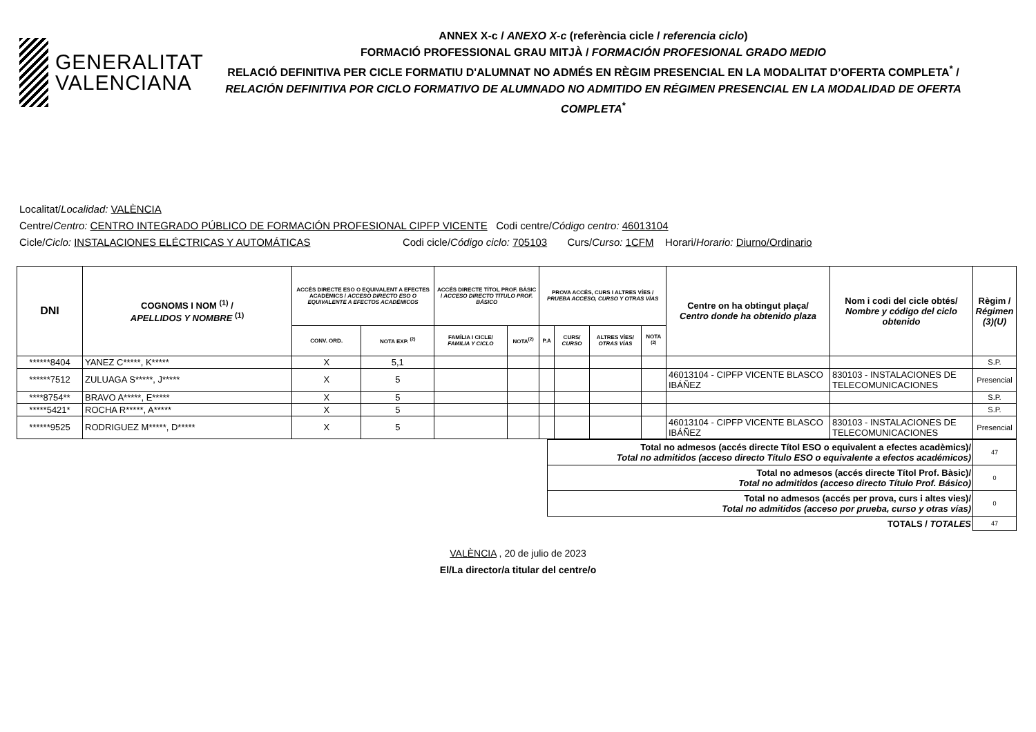GENERALITAT
VALENCIANA
ANNEX X-c / ANEXO X-c (referència cicle / referencia ciclo)
FORMACIÓ PROFESSIONAL GRAU MITJÀ / FORMACIÓN PROFESIONAL GRADO MEDIO
RELACIÓ DEFINITIVA PER CICLE FORMATIU D'ALUMNAT NO ADMÉS EN RÈGIM PRESENCIAL EN LA MODALITAT D’OFERTA COMPLETA<sup>*</sup> /
RELACIÓN DEFINITIVA POR CICLO FORMATIVO DE ALUMNADO NO ADMITIDO EN RÉGIMEN PRESENCIAL EN LA MODALIDAD DE OFERTA COMPLETA<sup>*</sup>
Localitat/Localidad: VALÈNCIA
Centre/Centro: CENTRO INTEGRADO PÚBLICO DE FORMACIÓN PROFESIONAL CIPFP VICENTE Codi centre/Código centro: 46013104
Cicle/Ciclo: INSTALACIONES ELÉCTRICAS Y AUTOMÁTICAS Codi cicle/Código ciclo: 705103 Curs/Curso: 1CFM Horari/Horario: Diurno/Ordinario
| DNI | COGNOMS I NOM <sup>(1)</sup> / APELLIDOS Y NOMBRE <sup>(1)</sup> | ACCÉS DIRECTE ESO O EQUIVALENT A EFECTES ACADÈMICS / ACCESO DIRECTO ESO O EQUIVALENTE A EFECTOS ACADÉMICOS | | ACCÉS DIRECTE TÍTOL PROF. BÀSIC / ACCESO DIRECTO TÍTULO PROF. BÁSICO | | PROVA ACCÉS, CURS I ALTRES VÍES / PRUEBA ACCESO, CURSO Y OTRAS VÍAS | | | | Centre on ha obtingut plaça/ Centro donde ha obtenido plaza | Nom i codi del cicle obtés/ Nombre y código del ciclo obtenido | Règim / Régimen (3)(U) |
| --- | --- | --- | --- | --- | --- | --- | --- | --- | --- | --- | --- | --- |
| | | CONV. ORD. | NOTA EXP. <sup>(2)</sup> | FAMÍLIA I CICLE/ FAMILIA Y CICLO | NOTA<sup>(2)</sup> | P.A | CURS/ CURSO | ALTRES VÍES/ OTRAS VÍAS | NOTA <sup>(2)</sup> | | | |
| ******8404 | YANEZ C*****, K***** | X | 5,1 | | | | | | | | | S.P. |
| ******7512 | ZULUAGA S*****, J***** | X | 5 | | | | | | | 46013104 - CIPFP VICENTE BLASCO IBÁÑEZ | 830103 - INSTALACIONES DE TELECOMUNICACIONES | Presencial |
| ****8754** | BRAVO A*****, E***** | X | 5 | | | | | | | | | S.P. |
| *****5421* | ROCHA R*****, A***** | X | 5 | | | | | | | | | S.P. |
| ******9525 | RODRIGUEZ M*****, D***** | X | 5 | | | | | | | 46013104 - CIPFP VICENTE BLASCO IBÁÑEZ | 830103 - INSTALACIONES DE TELECOMUNICACIONES | Presencial |
| Total no admesos (accés directe Títol ESO o equivalent a efectes acadèmics)/ Total no admitidos (acceso directo Título ESO o equivalente a efectos académicos) | 47 |
| Total no admesos (accés directe Títol Prof. Bàsic)/ Total no admitidos (acceso directo Título Prof. Básico) | 0 |
| Total no admesos (accés per prova, curs i altes vies)/ Total no admitidos (acceso por prueba, curso y otras vías) | 0 |
| TOTALS / TOTALES | 47 |
VALÈNCIA , 20 de julio de 2023
El/La director/a titular del centre/o